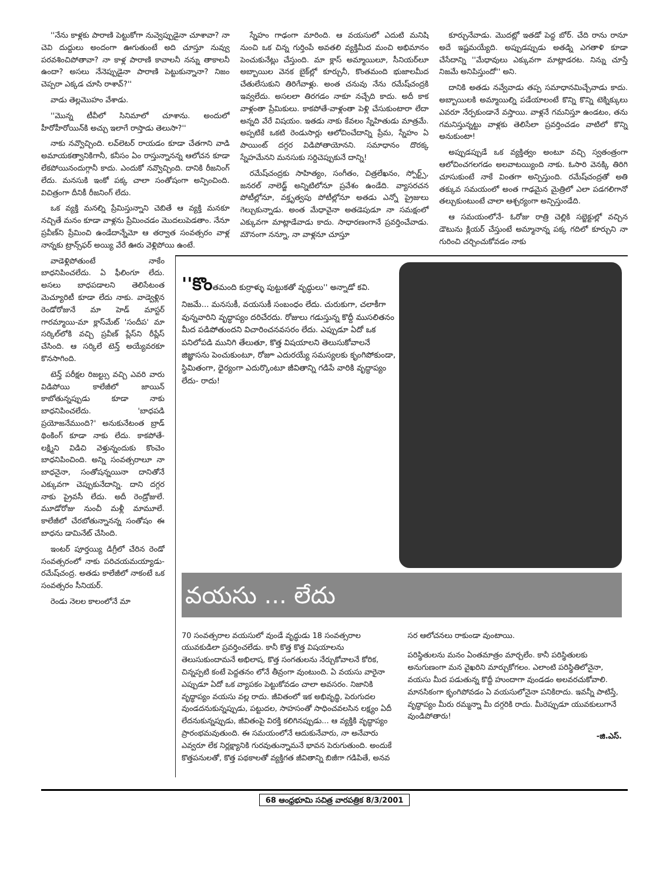''నేను కాళ్లకు పారాణి పెట్టుకోగా నువ్వెప్పుడైనా చూశావా? నా చెవి దుద్దులు అందంగా ఊగుతుంటే అది చూస్తూ నువ్వు పరవశించిపోతావా? నా కాళ్ల పారాణి కావాలనీ నన్ను తాకాలనీ ఉందా? అసలు నేనెప్పుడైనా పారాణి పెట్టుకున్నానా? నిజం చెప్పరా ఎక్కడ చూసి రాశావ్?''
వాడు తెల్లమొహం వేశాడు.
''మొన్న టీవీలో సినిమాలో చూశాను. అందులో హీరోహీరోయిన్‌కి అచ్చు ఇలాగే రాస్తాడు తెలుసా?''
నాకు నవ్వొచ్చింది. లవ్‌లెటర్ రాయడం కూడా చేతగాని వాడి అమాయకత్వానికిగానీ, కనీసం ఏం రాస్తున్నానన్న ఆలోచన కూడా లేకపోయినందుగ్గానీ కాదు. ఎందుకో నవ్వొచ్చింది. దానికి రీజనింగ్ లేదు. మనసుకి ఇంకో పక్క చాలా సంతోషంగా అన్పించింది. విచిత్రంగా దీనికీ రీజనింగ్ లేదు.
ఒక వ్యక్తి మనల్ని ప్రేమిస్తున్నాని చెబితే ఆ వ్యక్తి మనకూ నచ్చితే మనం కూడా వాళ్లను ప్రేమించడం మొదలుపెడతాం. నేనూ ప్రవీణ్‌ని ప్రేమించి ఉండేదాన్నేమో ఆ తర్వాత సంవత్సరం వాళ్ల నాన్నకు ట్రాన్స్‌ఫర్ అయ్యి వేరే ఊరు వెళ్లిపోయి ఉంటే.
స్నేహం గాఢంగా మారింది. ఆ వయసులో ఎదుటి మనిషి నుంచి ఒక చిన్న గుర్తింపే అవతలి వ్యక్తిమీద మంచి అభిమానం పెంచుకునేట్లు చేస్తుంది. మా క్లాస్ అమ్మాయిలూ, సీనియర్‌లూ అబ్బాయిల వెనక బైక్‌ల్లో కూర్చునీ, కొంతమంది భుజాలమీద చేతులేసుకుని తిరిగేవాళ్లు. అంత చనువు నేను రమేష్‌చంద్రకి ఇవ్వలేదు. అసలలా తిరగడం నాకూ నచ్చేది కాదు. అదీ కాక వాళ్లంతా ప్రేమికులు. కాకపోతే-వాళ్లంతా పెళ్లి చేసుకుంటారా లేదా అన్నది వేరే విషయం. ఇతడు నాకు కేవలం స్నేహితుడు మాత్రమే. అప్పటికే ఒకటి రెండుసార్లు ఆలోచించేదాన్ని ప్రేమ, స్నేహం ఏ పాయింట్ దగ్గర విడిపోతాయోనని. సమాధానం దొరక్క స్నేహమేనని మనసుకు సర్దిచెప్పుకునే దాన్ని!
రమేష్‌చంద్రకు సాహిత్యం, సంగీతం, చిత్రలేఖనం, స్పోర్ట్స్, జనరల్ నాలెడ్జ్ అన్నిటిలోనూ ప్రవేశం ఉండేది. వ్యాసరచన పోటీల్లోనూ, వక్తృత్వపు పోటీల్లోనూ అతడు ఎన్నో ప్రైజులు గెల్చుకున్నాడు. అంత మేధావైనా అతడెపుడూ నా సమక్షంలో ఎక్కువగా మాట్లాడేవాడు కాదు. సాధారణంగానే ప్రవర్తించేవాడు. మౌనంగా నన్నూ, నా వాళ్లనూ చూస్తూ
కూర్చునేవాడు. మొదట్లో ఇతడో పెద్ద బోర్. చేది రాను రానూ అదే ఇష్టమయ్యేది. అప్పుడప్పుడు అతడ్ని ఎగతాళి కూడా చేసేదాన్ని ''మేధావులు ఎక్కువగా మాట్లాడరట. నిన్ను చూస్తే నిజమే అనిపిస్తుందో'' అని.
దానికి అతడు నవ్వేవాడు తప్ప సమాధానమిచ్చేవాడు కాదు. అబ్బాయిలకి అమ్మాయిల్ని పడేయాలంటే కొన్ని కొన్ని టెక్నిక్కులు ఎవరూ నేర్పకుండానే వస్తాయి. వాళ్లనే గమనిస్తూ ఉండటం, తను గమనిస్తున్నట్టు వాళ్లకు తెలిసేలా ప్రవర్తించడం వాటిలో కొన్ని అనుకుంటా!
అప్పుడప్పుడే ఒక వ్యక్తిత్వం అంటూ వచ్చి స్వతంత్రంగా ఆలోచించగలగడం అలవాటయ్యింది నాకు. ఓసారి వెనక్కి తిరిగి చూసుకుంటే నాకే వింతగా అన్పిస్తుంది. రమేష్‌చంద్రతో అతి తక్కువ సమయంలో అంత గాఢమైన మైత్రిలో ఎలా పడగలిగానో తల్చుకుంటుంటే చాలా ఆశ్చర్యంగా అన్పిస్తుండేది.
ఆ సమయంలోనే- ఓరోజు రాత్రి చెల్లికి సబ్జెక్టుల్లో వచ్చిన డౌటును క్లియర్ చేస్తుంటే అమ్మానాన్న పక్క గదిలో కూర్చుని నా గురించి చర్చించుకోవడం నాకు
వాడెళ్లిపోతుంటే నాకేం బాధనిపించలేదు. ఏ ఫీలింగూ లేదు. అసలు బాధపడాలని తెలిసేటంత మెచ్యూరిటీ కూడా లేదు నాకు. వాడ్వెళ్లిన రెండోరోజునే మా హెడ్ మాస్టర్ గారమ్మాయి-మా క్లాస్‌మేట్ 'సందీప' మా సర్కిల్‌లోకి వచ్చి ప్రవీణ్ ప్లేస్‌ని రీప్లేస్ చేసింది. ఆ సర్కిలే టెన్త్ అయ్యేవరకూ కొనసాగింది.
టెన్త్ పరీక్షల రిజల్ట్సు వచ్చి ఎవరి వారు విడిపోయి కాలేజీలో జాయిన్ కాబోతున్నప్పుడు కూడా నాకు బాధనిపించలేదు. 'బాధపడి ప్రయోజనేముంది?' అనుకునేటంత బ్రాడ్ థింకింగ్ కూడా నాకు లేదు. కాకపోతే-లక్ష్మిని విడిచి వెళ్తున్నందుకు కొంచెం బాధనిపించింది. అన్ని సంవత్సరాలూ నా బాధనైనా, సంతోషన్నయినా దానితోనే ఎక్కువగా చెప్పుకునేదాన్ని. దాని దగ్గర నాకు ప్రైవసీ లేదు. అదీ రెండ్రోజులే. మూడోరోజు నుంచీ మళ్లీ మామూలే. కాలేజీలో చేరబోతున్నానన్న సంతోషం ఈ బాధను డామినేట్ చేసింది.
ఇంటర్ పూర్తయ్యి డిగ్రీలో చేరిన రెండో సంవత్సరంలో నాకు పరిచయమయ్యాడు-రమేష్‌చంద్ర. అతడు కాలేజీలో నాకంటే ఒక సంవత్సరం సీనియర్.
రెండు నెలల కాలంలోనే మా
''కొంతమంది కుర్రాళ్ళు పుట్టుకతో వృద్ధులు'' అన్నాడో కవి. నిజమే... మనసుకీ, వయసుకీ సంబంధం లేదు. చురుకుగా, చలాకీగా వున్నవారిని వృద్ధాప్యం దరిచేరదు. రోజులు గడుస్తున్న కొద్దీ ముసలితనం మీద పడిపోతుందని విచారించనవసరం లేదు. ఎప్పుడూ ఏదో ఒక పనిలోపడి మునిగి తేలుతూ, కొత్త విషయాలని తెలుసుకోవాలనే జిజ్ఞాసను పెంచుకుంటూ, రోజూ ఎదురయ్యే సమస్యలకు కృంగిపోకుండా, స్థిమితంగా, ధైర్యంగా ఎదుర్కొంటూ జీవితాన్ని గడిపే వారికి వృద్ధాప్యం లేదు- రాదు!
వయసు ... లేదు
70 సంవత్సరాల వయసులో వుండే వృద్ధుడు 18 సంవత్సరాల యువకుడిలా ప్రవర్తించలేడు. కానీ కొత్త కొత్త విషయాలను తెలుసుకుందామనే అభిలాష, కొత్త సంగతులను నేర్చుకోవాలనే కోరిక, చిన్నప్పటి కంటే పెద్దతనం లోనే తీవ్రంగా వుంటుంది. ఏ వయసు వారైనా ఎప్పుడూ ఏదో ఒక వ్యాపకం పెట్టుకోవడం చాలా అవసరం. నిజానికి వృద్ధాప్యం వయసు వల్ల రాదు. జీవితంలో ఇక అభివృద్ధి, పెరుగుదల వుండదనుకున్నప్పుడు, పట్టుదల, సాహసంతో సాధించవలసిన లక్ష్యం ఏదీ లేదనుకున్నప్పుడు, జీవితంపై విరక్తి కలిగినప్పుడు... ఆ వ్యక్తికి వృద్ధాప్యం ప్రారంభమవుతుంది. ఈ సమయంలోనే ఆదుకునేవారు, నా అనేవారు ఎవ్వరూ లేక నిర్లక్ష్యానికి గురవుతున్నామనే భావన పెరుగుతుంది. అందుకే కొత్తపనులతో, కొత్త పథకాలతో వ్యక్తిగత జీవితాన్ని బిజీగా గడిపితే, అనవ
సర ఆలోచనలు రాకుండా వుంటాయి.
పరిస్థితులను మనం ఏంతమాత్రం మార్చలేం. కానీ పరిస్థితులకు అనుగుణంగా మన వైఖరిని మార్చుకోగలం. ఎలాంటి పరిస్థితిలోనైనా, వయసు మీద పడుతున్న కొద్దీ హుందాగా వుండడం అలవరచుకోవాలి. మానసికంగా కృంగిపోవడం ఏ వయసులోనైనా పనికిరాదు. ఇవన్నీ పాటిస్తే, వృద్ధాప్యం మీరు రమ్మన్నా మీ దగ్గరికి రాదు. మీరెప్పుడూ యువకులుగానే వుండిపోతారు!
-జి.ఎస్.
68 ఆంధ్రభూమి సచిత్ర వారపత్రిక 8/3/2001